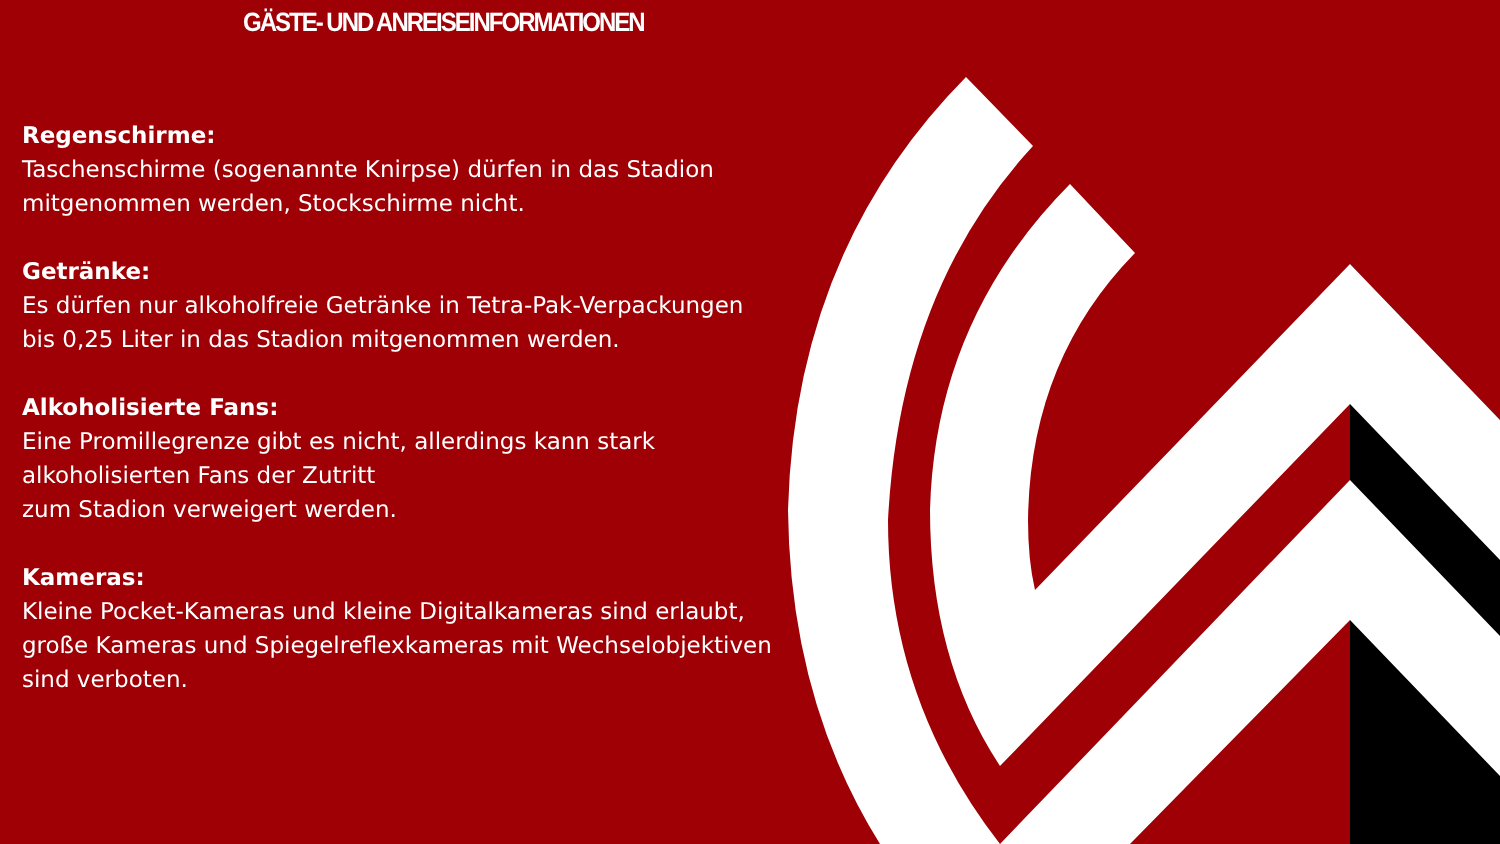GÄSTE- UND ANREISEINFORMATIONEN
Regenschirme:
Taschenschirme (sogenannte Knirpse) dürfen in das Stadion mitgenommen werden, Stockschirme nicht.
Getränke:
Es dürfen nur alkoholfreie Getränke in Tetra-Pak-Verpackungen bis 0,25 Liter in das Stadion mitgenommen werden.
Alkoholisierte Fans:
Eine Promillegrenze gibt es nicht, allerdings kann stark
alkoholisierten Fans der Zutritt
zum Stadion verweigert werden.
Kameras:
Kleine Pocket-Kameras und kleine Digitalkameras sind erlaubt, große Kameras und Spiegelreflexkameras mit Wechselobjektiven sind verboten.